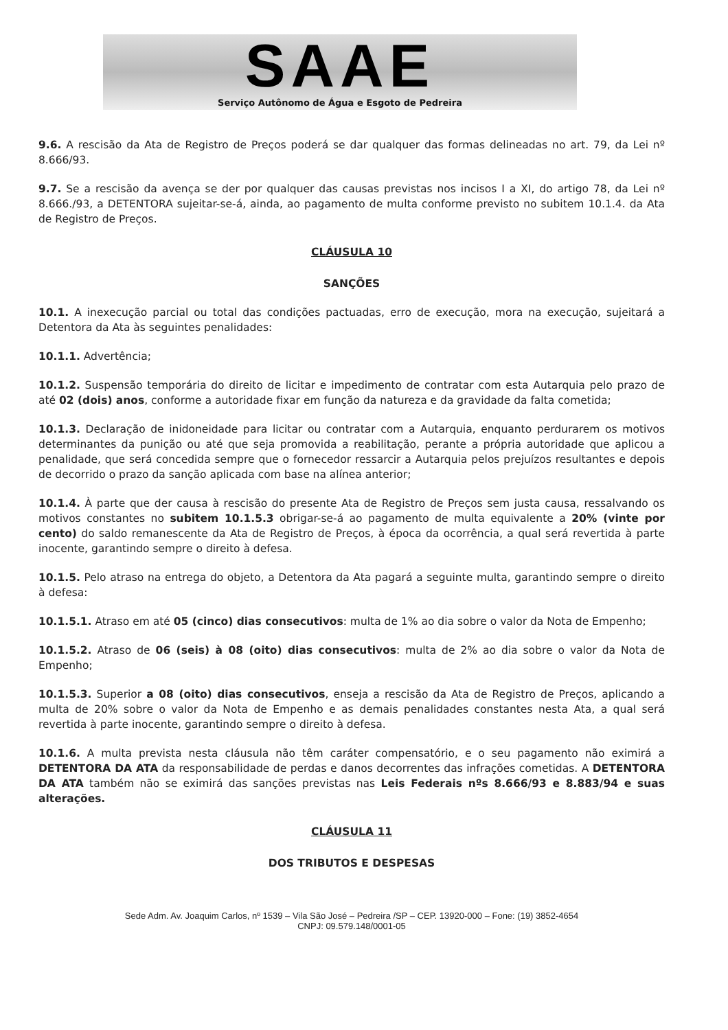SAAE
Serviço Autônomo de Água e Esgoto de Pedreira
9.6. A rescisão da Ata de Registro de Preços poderá se dar qualquer das formas delineadas no art. 79, da Lei nº 8.666/93.
9.7. Se a rescisão da avença se der por qualquer das causas previstas nos incisos I a XI, do artigo 78, da Lei nº 8.666./93, a DETENTORA sujeitar-se-á, ainda, ao pagamento de multa conforme previsto no subitem 10.1.4. da Ata de Registro de Preços.
CLÁUSULA 10
SANÇÕES
10.1. A inexecução parcial ou total das condições pactuadas, erro de execução, mora na execução, sujeitará a Detentora da Ata às seguintes penalidades:
10.1.1. Advertência;
10.1.2. Suspensão temporária do direito de licitar e impedimento de contratar com esta Autarquia pelo prazo de até 02 (dois) anos, conforme a autoridade fixar em função da natureza e da gravidade da falta cometida;
10.1.3. Declaração de inidoneidade para licitar ou contratar com a Autarquia, enquanto perdurarem os motivos determinantes da punição ou até que seja promovida a reabilitação, perante a própria autoridade que aplicou a penalidade, que será concedida sempre que o fornecedor ressarcir a Autarquia pelos prejuízos resultantes e depois de decorrido o prazo da sanção aplicada com base na alínea anterior;
10.1.4. À parte que der causa à rescisão do presente Ata de Registro de Preços sem justa causa, ressalvando os motivos constantes no subitem 10.1.5.3 obrigar-se-á ao pagamento de multa equivalente a 20% (vinte por cento) do saldo remanescente da Ata de Registro de Preços, à época da ocorrência, a qual será revertida à parte inocente, garantindo sempre o direito à defesa.
10.1.5. Pelo atraso na entrega do objeto, a Detentora da Ata pagará a seguinte multa, garantindo sempre o direito à defesa:
10.1.5.1. Atraso em até 05 (cinco) dias consecutivos: multa de 1% ao dia sobre o valor da Nota de Empenho;
10.1.5.2. Atraso de 06 (seis) à 08 (oito) dias consecutivos: multa de 2% ao dia sobre o valor da Nota de Empenho;
10.1.5.3. Superior a 08 (oito) dias consecutivos, enseja a rescisão da Ata de Registro de Preços, aplicando a multa de 20% sobre o valor da Nota de Empenho e as demais penalidades constantes nesta Ata, a qual será revertida à parte inocente, garantindo sempre o direito à defesa.
10.1.6. A multa prevista nesta cláusula não têm caráter compensatório, e o seu pagamento não eximirá a DETENTORA DA ATA da responsabilidade de perdas e danos decorrentes das infrações cometidas. A DETENTORA DA ATA também não se eximirá das sanções previstas nas Leis Federais nºs 8.666/93 e 8.883/94 e suas alterações.
CLÁUSULA 11
DOS TRIBUTOS E DESPESAS
Sede Adm. Av. Joaquim Carlos, nº 1539 – Vila São José – Pedreira /SP – CEP. 13920-000 – Fone: (19) 3852-4654
CNPJ: 09.579.148/0001-05